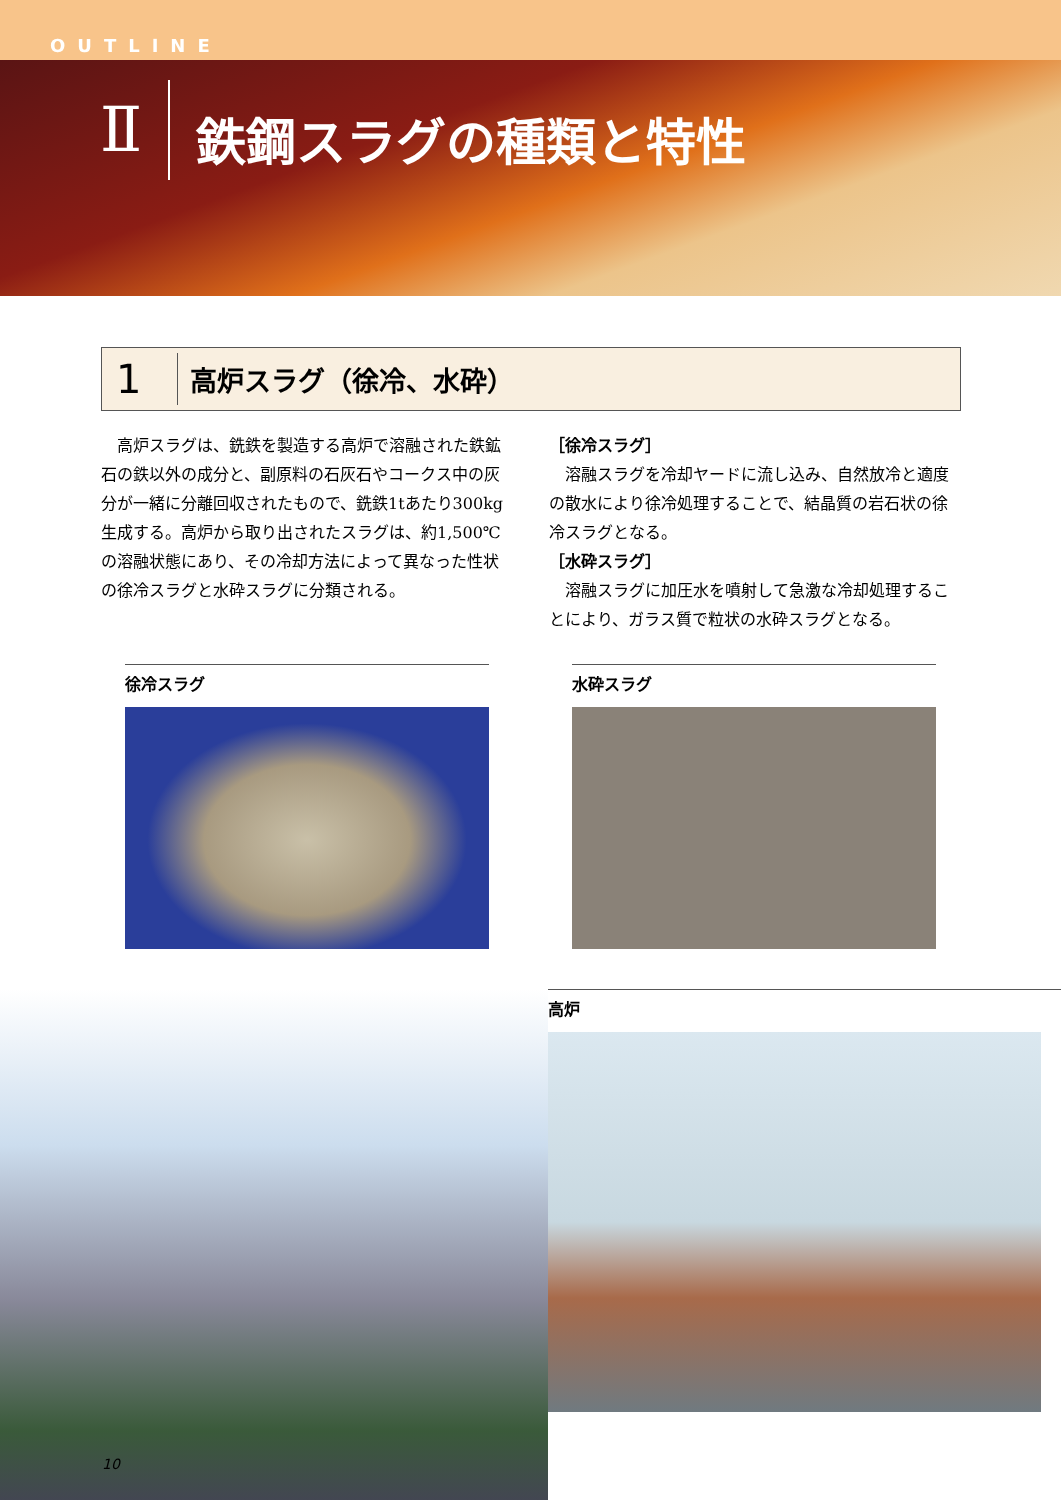OUTLINE
Ⅱ
鉄鋼スラグの種類と特性
1
高炉スラグ（徐冷、水砕）
　高炉スラグは、銑鉄を製造する高炉で溶融された鉄鉱石の鉄以外の成分と、副原料の石灰石やコークス中の灰分が一緒に分離回収されたもので、銑鉄1tあたり300kg生成する。高炉から取り出されたスラグは、約1,500℃の溶融状態にあり、その冷却方法によって異なった性状の徐冷スラグと水砕スラグに分類される。
［徐冷スラグ］
　溶融スラグを冷却ヤードに流し込み、自然放冷と適度の散水により徐冷処理することで、結晶質の岩石状の徐冷スラグとなる。
［水砕スラグ］
　溶融スラグに加圧水を噴射して急激な冷却処理することにより、ガラス質で粒状の水砕スラグとなる。
徐冷スラグ 水砕スラグ
高炉
10